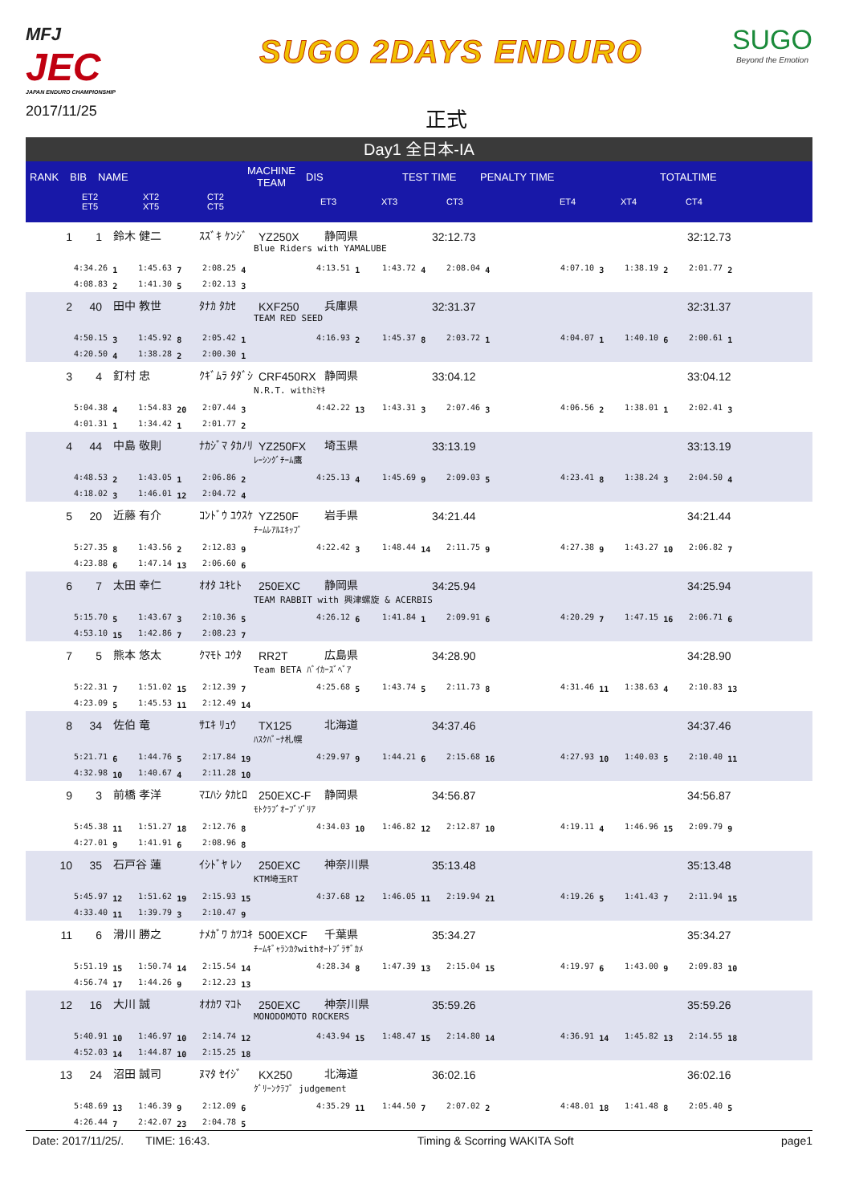MFJ
JEC
JAPAN ENDURO CHAMPIONSHIP
SUGO 2DAYS ENDURO
SUGO
Beyond the Emotion
2017/11/25 正式
Day1 全日本-IA
| RANK | BIB | NAME | MACHINE TEAM | DIS | TEST TIME | PENALTY TIME | TOTALTIME |
| --- | --- | --- | --- | --- | --- | --- | --- |
| | ET2 ET5 | XT2 XT5 | CT2 CT5 | ET3 | XT3 | CT3 | ET4 | XT4 | CT4 |
| --- | --- | --- | --- | --- | --- | --- | --- | --- | --- |
| 1 | 1 | 鈴木 健二 | ｽｽﾞｷ ｹﾝｼﾞ | YZ250X | 静岡県 | 32:12.73 | 32:12.73 |
Blue Riders with YAMALUBE
| | 4:34.26 <sub>1</sub> | 1:45.63 <sub>7</sub> | 2:08.25 <sub>4</sub> | 4:13.51 <sub>1</sub> | 1:43.72 <sub>4</sub> | 2:08.04 <sub>4</sub> | 4:07.10 <sub>3</sub> | 1:38.19 <sub>2</sub> | 2:01.77 <sub>2</sub> |
| | 4:08.83 <sub>2</sub> | 1:41.30 <sub>5</sub> | 2:02.13 <sub>3</sub> | | | | | | |
| 2 | 40 | 田中 教世 | ﾀﾅｶ ﾀｶｾ | KXF250 | 兵庫県 | 32:31.37 | 32:31.37 |
TEAM RED SEED
| | 4:50.15 <sub>3</sub> | 1:45.92 <sub>8</sub> | 2:05.42 <sub>1</sub> | 4:16.93 <sub>2</sub> | 1:45.37 <sub>8</sub> | 2:03.72 <sub>1</sub> | 4:04.07 <sub>1</sub> | 1:40.10 <sub>6</sub> | 2:00.61 <sub>1</sub> |
| | 4:20.50 <sub>4</sub> | 1:38.28 <sub>2</sub> | 2:00.30 <sub>1</sub> | | | | | | |
| 3 | 4 | 釘村 忠 | ｸｷﾞﾑﾗ ﾀﾀﾞｼ | CRF450RX | 静岡県 | 33:04.12 | 33:04.12 |
N.R.T. withﾐﾔｷ
| | 5:04.38 <sub>4</sub> | 1:54.83 <sub>20</sub> | 2:07.44 <sub>3</sub> | 4:42.22 <sub>13</sub> | 1:43.31 <sub>3</sub> | 2:07.46 <sub>3</sub> | 4:06.56 <sub>2</sub> | 1:38.01 <sub>1</sub> | 2:02.41 <sub>3</sub> |
| | 4:01.31 <sub>1</sub> | 1:34.42 <sub>1</sub> | 2:01.77 <sub>2</sub> | | | | | | |
| 4 | 44 | 中島 敬則 | ﾅｶｼﾞﾏ ﾀｶﾉﾘ | YZ250FX | 埼玉県 | 33:13.19 | 33:13.19 |
ﾚｰｼﾝｸﾞﾁｰﾑ鷹
| | 4:48.53 <sub>2</sub> | 1:43.05 <sub>1</sub> | 2:06.86 <sub>2</sub> | 4:25.13 <sub>4</sub> | 1:45.69 <sub>9</sub> | 2:09.03 <sub>5</sub> | 4:23.41 <sub>8</sub> | 1:38.24 <sub>3</sub> | 2:04.50 <sub>4</sub> |
| | 4:18.02 <sub>3</sub> | 1:46.01 <sub>12</sub> | 2:04.72 <sub>4</sub> | | | | | | |
| 5 | 20 | 近藤 有介 | ｺﾝﾄﾞｳ ﾕｳｽｹ | YZ250F | 岩手県 | 34:21.44 | 34:21.44 |
ﾁｰﾑﾚｱﾙｴｷｯﾌﾟ
| | 5:27.35 <sub>8</sub> | 1:43.56 <sub>2</sub> | 2:12.83 <sub>9</sub> | 4:22.42 <sub>3</sub> | 1:48.44 <sub>14</sub> | 2:11.75 <sub>9</sub> | 4:27.38 <sub>9</sub> | 1:43.27 <sub>10</sub> | 2:06.82 <sub>7</sub> |
| | 4:23.88 <sub>6</sub> | 1:47.14 <sub>13</sub> | 2:06.60 <sub>6</sub> | | | | | | |
| 6 | 7 | 太田 幸仁 | ｵｵﾀ ﾕｷﾋﾄ | 250EXC | 静岡県 | 34:25.94 | 34:25.94 |
TEAM RABBIT with 興津螺旋 & ACERBIS
| | 5:15.70 <sub>5</sub> | 1:43.67 <sub>3</sub> | 2:10.36 <sub>5</sub> | 4:26.12 <sub>6</sub> | 1:41.84 <sub>1</sub> | 2:09.91 <sub>6</sub> | 4:20.29 <sub>7</sub> | 1:47.15 <sub>16</sub> | 2:06.71 <sub>6</sub> |
| | 4:53.10 <sub>15</sub> | 1:42.86 <sub>7</sub> | 2:08.23 <sub>7</sub> | | | | | | |
| 7 | 5 | 熊本 悠太 | ｸﾏﾓﾄ ﾕｳﾀ | RR2T | 広島県 | 34:28.90 | 34:28.90 |
Team BETA ﾊﾞｲｶｰｽﾞﾍﾞｱ
| | 5:22.31 <sub>7</sub> | 1:51.02 <sub>15</sub> | 2:12.39 <sub>7</sub> | 4:25.68 <sub>5</sub> | 1:43.74 <sub>5</sub> | 2:11.73 <sub>8</sub> | 4:31.46 <sub>11</sub> | 1:38.63 <sub>4</sub> | 2:10.83 <sub>13</sub> |
| | 4:23.09 <sub>5</sub> | 1:45.53 <sub>11</sub> | 2:12.49 <sub>14</sub> | | | | | | |
| 8 | 34 | 佐伯 竜 | ｻｴｷ ﾘｭｳ | TX125 | 北海道 | 34:37.46 | 34:37.46 |
ﾊｽｸﾊﾞｰﾅ札幌
| | 5:21.71 <sub>6</sub> | 1:44.76 <sub>5</sub> | 2:17.84 <sub>19</sub> | 4:29.97 <sub>9</sub> | 1:44.21 <sub>6</sub> | 2:15.68 <sub>16</sub> | 4:27.93 <sub>10</sub> | 1:40.03 <sub>5</sub> | 2:10.40 <sub>11</sub> |
| | 4:32.98 <sub>10</sub> | 1:40.67 <sub>4</sub> | 2:11.28 <sub>10</sub> | | | | | | |
| 9 | 3 | 前橋 孝洋 | ﾏｴﾊｼ ﾀｶﾋﾛ | 250EXC-F | 静岡県 | 34:56.87 | 34:56.87 |
ﾓﾄｸﾗﾌﾞｵｰﾌﾞｿﾞﾘｱ
| | 5:45.38 <sub>11</sub> | 1:51.27 <sub>18</sub> | 2:12.76 <sub>8</sub> | 4:34.03 <sub>10</sub> | 1:46.82 <sub>12</sub> | 2:12.87 <sub>10</sub> | 4:19.11 <sub>4</sub> | 1:46.96 <sub>15</sub> | 2:09.79 <sub>9</sub> |
| | 4:27.01 <sub>9</sub> | 1:41.91 <sub>6</sub> | 2:08.96 <sub>8</sub> | | | | | | |
| 10 | 35 | 石戸谷 蓮 | ｲｼﾄﾞﾔ ﾚﾝ | 250EXC | 神奈川県 | 35:13.48 | 35:13.48 |
KTM埼玉RT
| | 5:45.97 <sub>12</sub> | 1:51.62 <sub>19</sub> | 2:15.93 <sub>15</sub> | 4:37.68 <sub>12</sub> | 1:46.05 <sub>11</sub> | 2:19.94 <sub>21</sub> | 4:19.26 <sub>5</sub> | 1:41.43 <sub>7</sub> | 2:11.94 <sub>15</sub> |
| | 4:33.40 <sub>11</sub> | 1:39.79 <sub>3</sub> | 2:10.47 <sub>9</sub> | | | | | | |
| 11 | 6 | 滑川 勝之 | ﾅﾒｶﾞﾜ ｶﾂﾕｷ | 500EXCF | 千葉県 | 35:34.27 | 35:34.27 |
ﾁｰﾑｷﾞｬﾗﾝｶｸwithｵｰﾄﾌﾞﾗｻﾞｶﾒ
| | 5:51.19 <sub>15</sub> | 1:50.74 <sub>14</sub> | 2:15.54 <sub>14</sub> | 4:28.34 <sub>8</sub> | 1:47.39 <sub>13</sub> | 2:15.04 <sub>15</sub> | 4:19.97 <sub>6</sub> | 1:43.00 <sub>9</sub> | 2:09.83 <sub>10</sub> |
| | 4:56.74 <sub>17</sub> | 1:44.26 <sub>9</sub> | 2:12.23 <sub>13</sub> | | | | | | |
| 12 | 16 | 大川 誠 | ｵｵｶﾜ ﾏｺﾄ | 250EXC | 神奈川県 | 35:59.26 | 35:59.26 |
MONODOMOTO ROCKERS
| | 5:40.91 <sub>10</sub> | 1:46.97 <sub>10</sub> | 2:14.74 <sub>12</sub> | 4:43.94 <sub>15</sub> | 1:48.47 <sub>15</sub> | 2:14.80 <sub>14</sub> | 4:36.91 <sub>14</sub> | 1:45.82 <sub>13</sub> | 2:14.55 <sub>18</sub> |
| | 4:52.03 <sub>14</sub> | 1:44.87 <sub>10</sub> | 2:15.25 <sub>18</sub> | | | | | | |
| 13 | 24 | 沼田 誠司 | ﾇﾏﾀ ｾｲｼﾞ | KX250 | 北海道 | 36:02.16 | 36:02.16 |
ｸﾞﾘｰﾝｸﾗﾌﾞ judgement
| | 5:48.69 <sub>13</sub> | 1:46.39 <sub>9</sub> | 2:12.09 <sub>6</sub> | 4:35.29 <sub>11</sub> | 1:44.50 <sub>7</sub> | 2:07.02 <sub>2</sub> | 4:48.01 <sub>18</sub> | 1:41.48 <sub>8</sub> | 2:05.40 <sub>5</sub> |
| | 4:26.44 <sub>7</sub> | 2:42.07 <sub>23</sub> | 2:04.78 <sub>5</sub> | | | | | | |
Date: 2017/11/25/. TIME: 16:43. Timing & Scorring WAKITA Soft page1